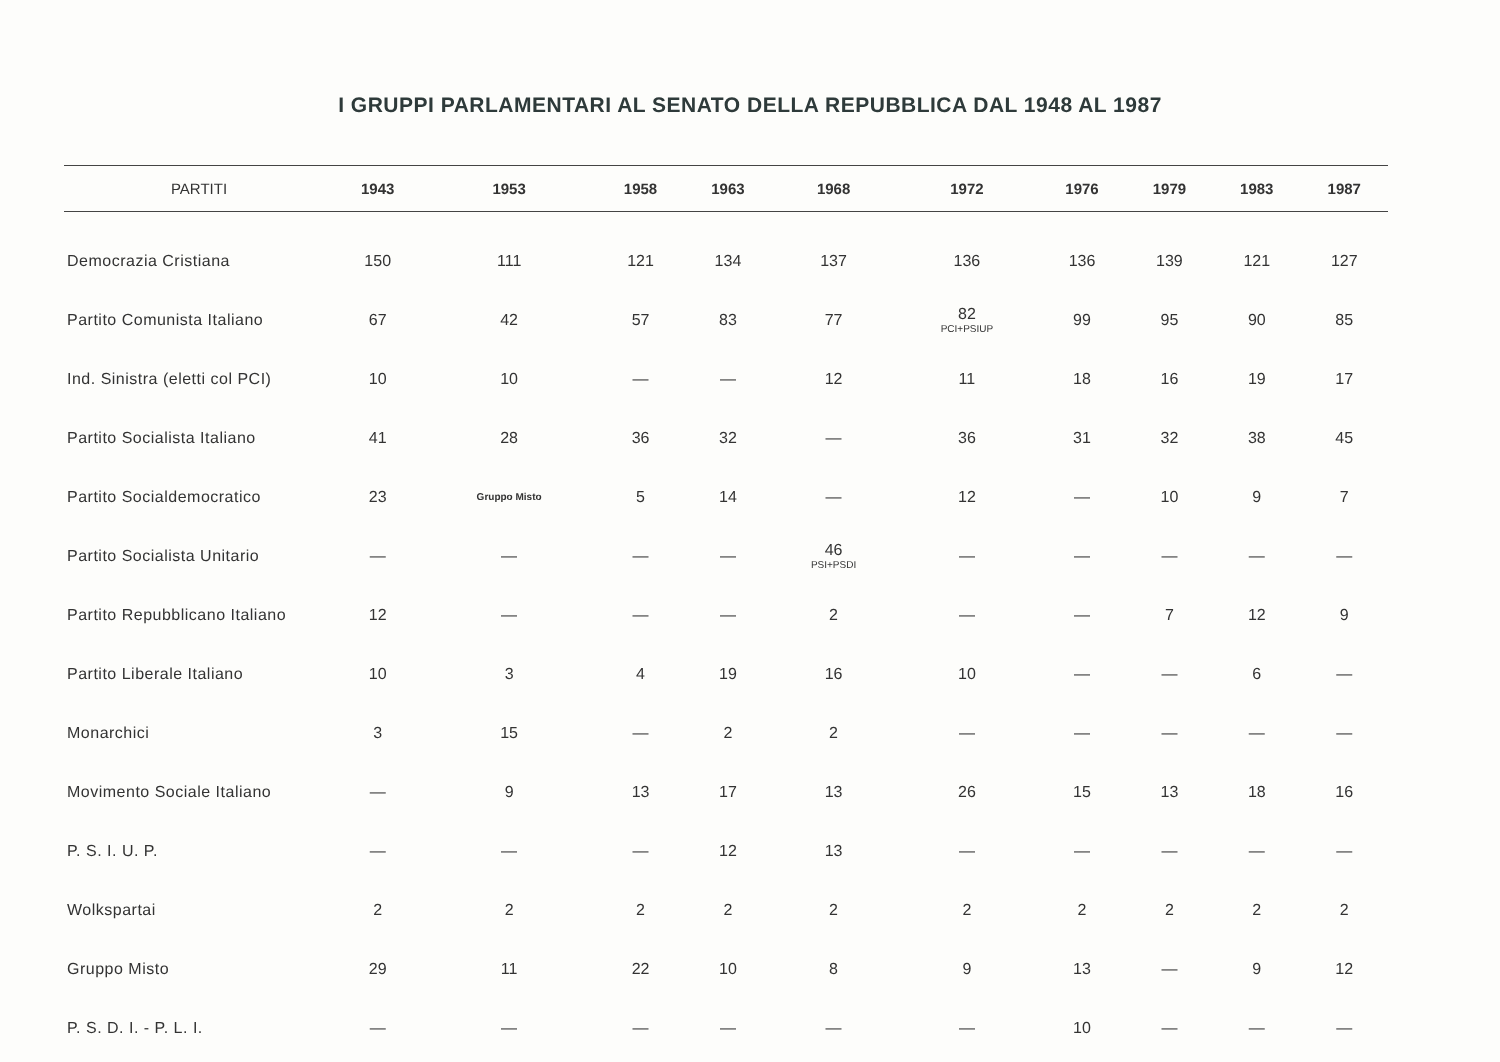I GRUPPI PARLAMENTARI AL SENATO DELLA REPUBBLICA DAL 1948 AL 1987
| PARTITI | 1943 | 1953 | 1958 | 1963 | 1968 | 1972 | 1976 | 1979 | 1983 | 1987 |
| --- | --- | --- | --- | --- | --- | --- | --- | --- | --- | --- |
| Democrazia Cristiana | 150 | 111 | 121 | 134 | 137 | 136 | 136 | 139 | 121 | 127 |
| Partito Comunista Italiano | 67 | 42 | 57 | 83 | 77 | 82 PCI+PSIUP | 99 | 95 | 90 | 85 |
| Ind. Sinistra (eletti col PCI) | 10 | 10 | — | — | 12 | 11 | 18 | 16 | 19 | 17 |
| Partito Socialista Italiano | 41 | 28 | 36 | 32 | — | 36 | 31 | 32 | 38 | 45 |
| Partito Socialdemocratico | 23 | Gruppo Misto | 5 | 14 | — | 12 | — | 10 | 9 | 7 |
| Partito Socialista Unitario | — | — | — | — | 46 PSI+PSDI | — | — | — | — | — |
| Partito Repubblicano Italiano | 12 | — | — | — | 2 | — | — | 7 | 12 | 9 |
| Partito Liberale Italiano | 10 | 3 | 4 | 19 | 16 | 10 | — | — | 6 | — |
| Monarchici | 3 | 15 | — | 2 | 2 | — | — | — | — | — |
| Movimento Sociale Italiano | — | 9 | 13 | 17 | 13 | 26 | 15 | 13 | 18 | 16 |
| P. S. I. U. P. | — | — | — | 12 | 13 | — | — | — | — | — |
| Wolkspartai | 2 | 2 | 2 | 2 | 2 | 2 | 2 | 2 | 2 | 2 |
| Gruppo Misto | 29 | 11 | 22 | 10 | 8 | 9 | 13 | — | 9 | 12 |
| P. S. D. I. - P. L. I. | — | — | — | — | — | — | 10 | — | — | — |